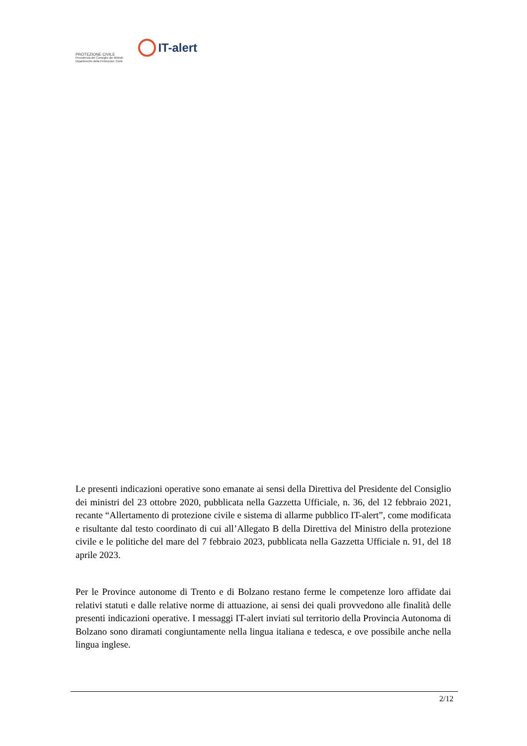PROTEZIONE CIVILE
Presidenza del Consiglio dei Ministri
Dipartimento della Protezione Civile
IT-alert
Le presenti indicazioni operative sono emanate ai sensi della Direttiva del Presidente del Consiglio dei ministri del 23 ottobre 2020, pubblicata nella Gazzetta Ufficiale, n. 36, del 12 febbraio 2021, recante “Allertamento di protezione civile e sistema di allarme pubblico IT-alert”, come modificata e risultante dal testo coordinato di cui all’Allegato B della Direttiva del Ministro della protezione civile e le politiche del mare del 7 febbraio 2023, pubblicata nella Gazzetta Ufficiale n. 91, del 18 aprile 2023.
Per le Province autonome di Trento e di Bolzano restano ferme le competenze loro affidate dai relativi statuti e dalle relative norme di attuazione, ai sensi dei quali provvedono alle finalità delle presenti indicazioni operative. I messaggi IT-alert inviati sul territorio della Provincia Autonoma di Bolzano sono diramati congiuntamente nella lingua italiana e tedesca, e ove possibile anche nella lingua inglese.
2/12